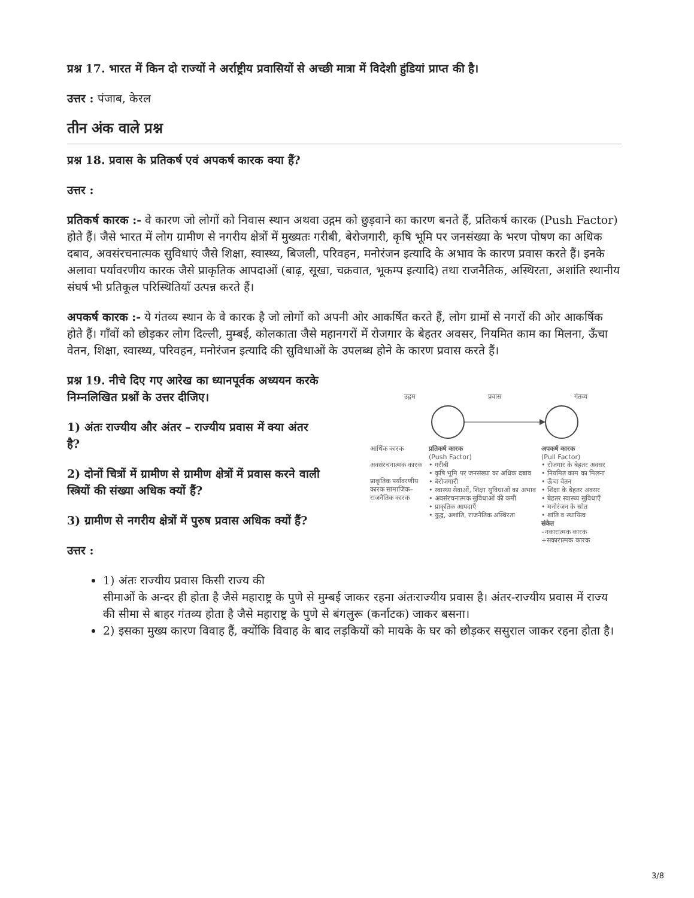प्रश्न 17. भारत में किन दो राज्यों ने अर्राष्ट्रीय प्रवासियों से अच्छी मात्रा में विदेशी हुंडियां प्राप्त की है।
उत्तर : पंजाब, केरल
तीन अंक वाले प्रश्न
प्रश्न 18. प्रवास के प्रतिकर्ष एवं अपकर्ष कारक क्या हैं?
उत्तर :
प्रतिकर्ष कारक :- वे कारण जो लोगों को निवास स्थान अथवा उद्गम को छुड़वाने का कारण बनते हैं, प्रतिकर्ष कारक (Push Factor) होते हैं। जैसे भारत में लोग ग्रामीण से नगरीय क्षेत्रों में मुख्यतः गरीबी, बेरोजगारी, कृषि भूमि पर जनसंख्या के भरण पोषण का अधिक दबाव, अवसंरचनात्मक सुविधाएं जैसे शिक्षा, स्वास्थ्य, बिजली, परिवहन, मनोरंजन इत्यादि के अभाव के कारण प्रवास करते हैं। इनके अलावा पर्यावरणीय कारक जैसे प्राकृतिक आपदाओं (बाढ़, सूखा, चक्रवात, भूकम्प इत्यादि) तथा राजनैतिक, अस्थिरता, अशांति स्थानीय संघर्ष भी प्रतिकूल परिस्थितियाँ उत्पन्न करते हैं।
अपकर्ष कारक :- ये गंतव्य स्थान के वे कारक है जो लोगों को अपनी ओर आकर्षित करते हैं, लोग ग्रामों से नगरों की ओर आकर्षिक होते हैं। गाँवों को छोड़कर लोग दिल्ली, मुम्बई, कोलकाता जैसे महानगरों में रोजगार के बेहतर अवसर, नियमित काम का मिलना, ऊँचा वेतन, शिक्षा, स्वास्थ्य, परिवहन, मनोरंजन इत्यादि की सुविधाओं के उपलब्ध होने के कारण प्रवास करते हैं।
प्रश्न 19. नीचे दिए गए आरेख का ध्यानपूर्वक अध्ययन करके निम्नलिखित प्रश्नों के उत्तर दीजिए।
1) अंतः राज्यीय और अंतर – राज्यीय प्रवास में क्या अंतर है?
2) दोनों चित्रों में ग्रामीण से ग्रामीण क्षेत्रों में प्रवास करने वाली स्त्रियों की संख्या अधिक क्यों हैं?
3) ग्रामीण से नगरीय क्षेत्रों में पुरुष प्रवास अधिक क्यों हैं?
उत्तर :
उद्गम प्रवास गंतव्य
आर्थिक कारक
अवसंरचनात्मक कारक
प्राकृतिक पर्यावरणीय कारक सामाजिक–राजनैतिक कारक
प्रतिकर्ष कारक
(Push Factor)
• गरीबी
• कृषि भूमि पर जनसंख्या का अधिक दबाव
• बेरोजगारी
• स्वास्थ्य सेवाओं, शिक्षा सुविधाओं का अभाव
• अवसंरचनात्मक सुविधाओं की कमी
• प्राकृतिक आपदाएँ
• युद्ध, अशांति, राजनैतिक अस्थिरता
अपकर्ष कारक
(Pull Factor)
• रोजगार के बेहतर अवसर
• नियमित काम का मिलना
• ऊँचा वेतन
• शिक्षा के बेहतर अवसर
• बेहतर स्वास्थ्य सुविधाएँ
• मनोरंजन के स्रोत
• शांति व स्थायित्व
संकेत
–नकारात्मक कारक
+सकारात्मक कारक
1) अंतः राज्यीय प्रवास किसी राज्य की
सीमाओं के अन्दर ही होता है जैसे महाराष्ट्र के पुणे से मुम्बई जाकर रहना अंतःराज्यीय प्रवास है। अंतर-राज्यीय प्रवास में राज्य की सीमा से बाहर गंतव्य होता है जैसे महाराष्ट्र के पुणे से बंगलुरू (कर्नाटक) जाकर बसना।
2) इसका मुख्य कारण विवाह हैं, क्योंकि विवाह के बाद लड़कियों को मायके के घर को छोड़कर ससुराल जाकर रहना होता है।
3/8